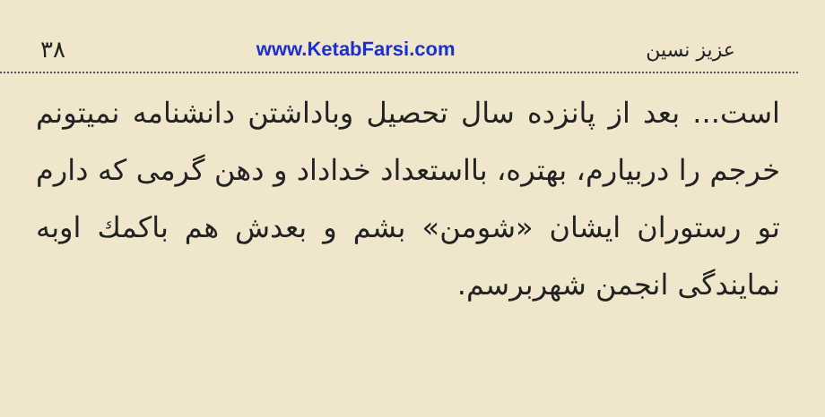۳۸ www.KetabFarsi.com عزیز نسین
است... بعد از پانزده سال تحصیل وباداشتن دانشنامه نمیتونم خرجم را دربیارم، بهتره، بااستعداد خداداد و دهن گرمی که دارم تو رستوران ایشان «شومن» بشم و بعدش هم باکمك اوبه نمایندگی انجمن شهربرسم.